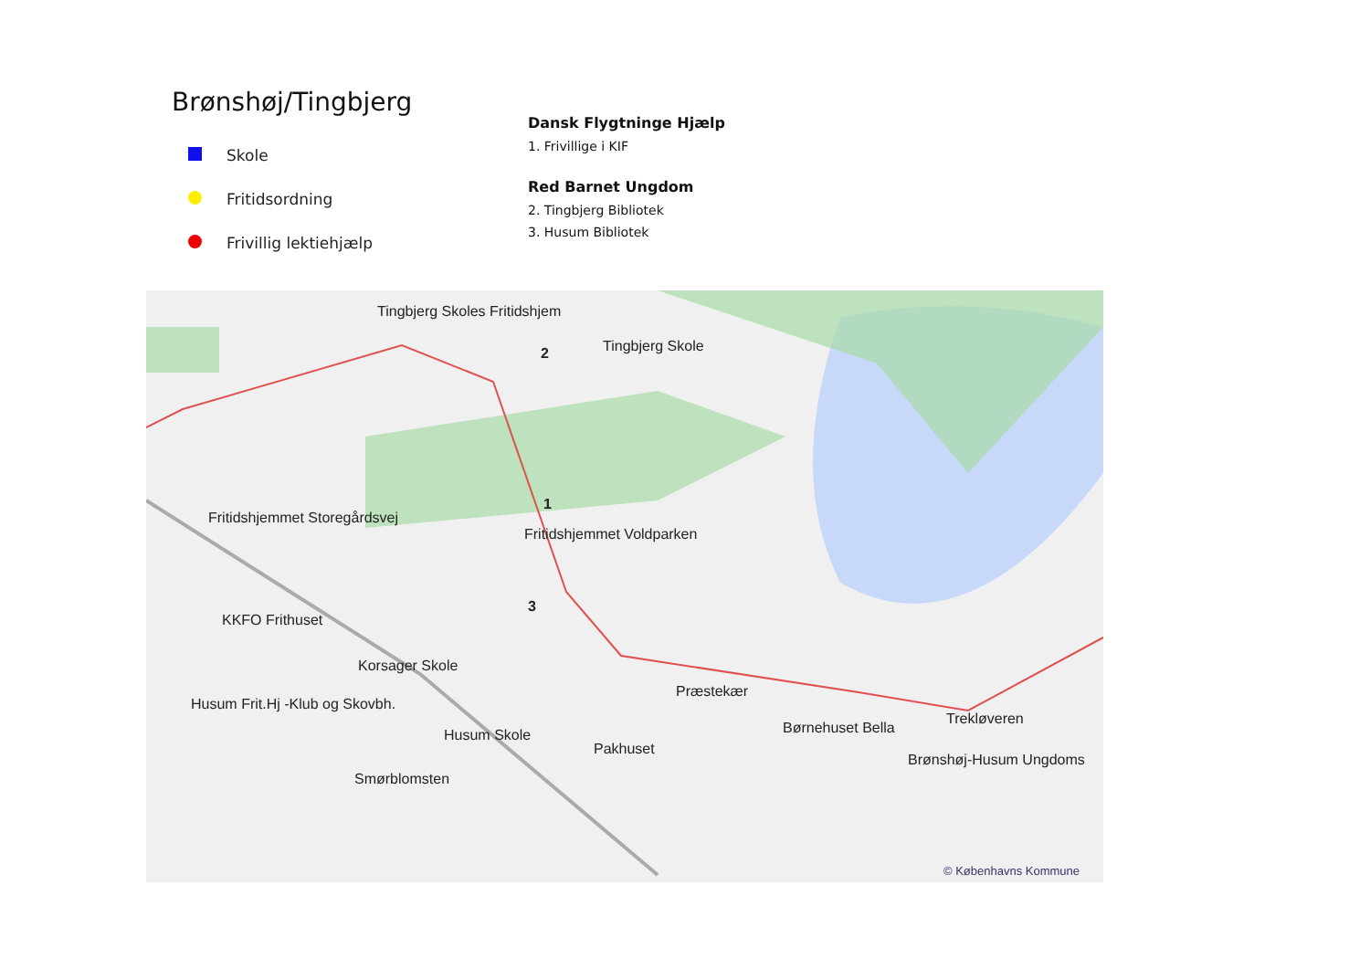Brønshøj/Tingbjerg
Skole
Fritidsordning
Frivillig lektiehjælp
Dansk Flygtninge Hjælp
1. Frivillige i KIF
Red Barnet Ungdom
2. Tingbjerg Bibliotek
3. Husum Bibliotek
Tingbjerg Skoles Fritidshjem
Tingbjerg Skole
2
1
Fritidshjemmet Storegårdsvej
Fritidshjemmet Voldparken
3
KKFO Frithuset
Korsager Skole
Præstekær
Husum Frit.Hj -Klub og Skovbh.
Husum Skole
Pakhuset
Børnehuset Bella
Trekløveren
Brønshøj-Husum Ungdoms
Smørblomsten
© Københavns Kommune